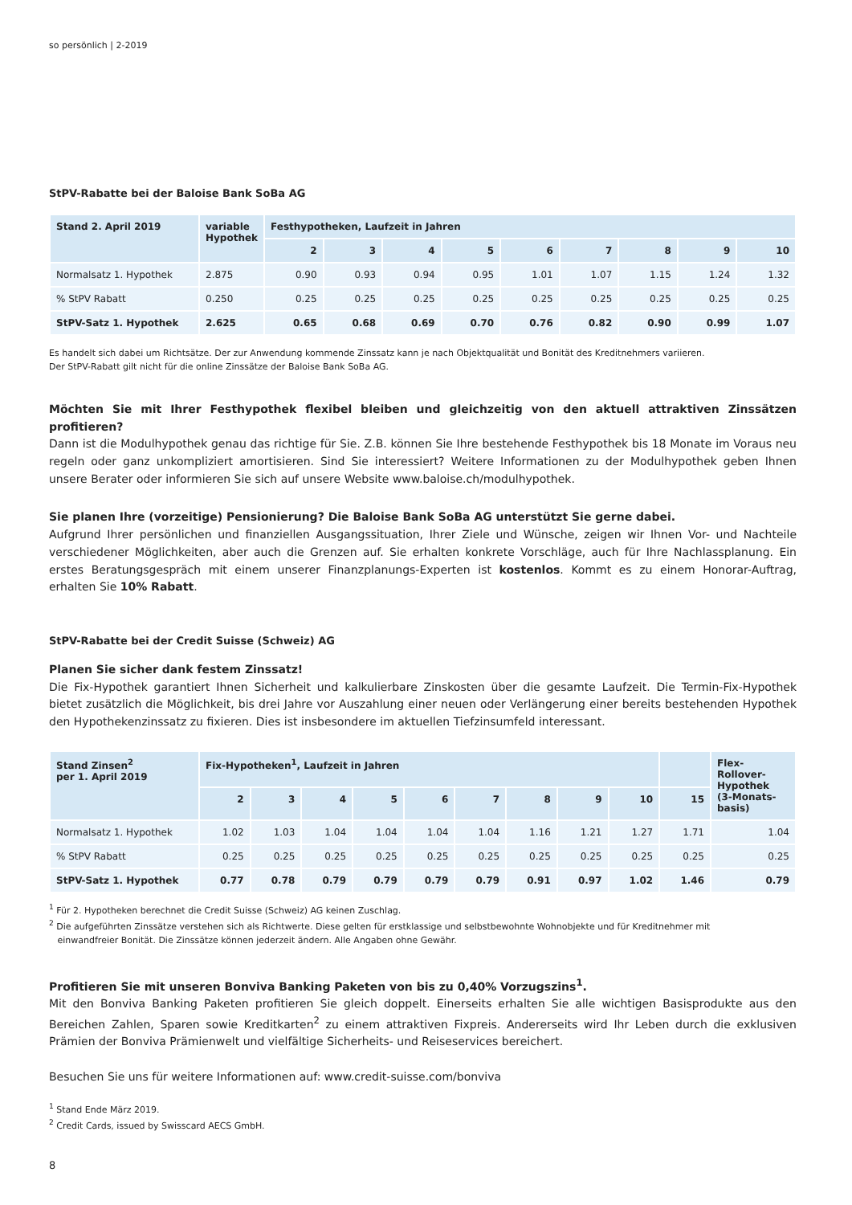so persönlich | 2-2019
StPV-Rabatte bei der Baloise Bank SoBa AG
| Stand 2. April 2019 | variable Hypothek | Festhypotheken, Laufzeit in Jahren | | | | | | | | |
| --- | --- | --- | --- | --- | --- | --- | --- | --- | --- | --- |
| | | 2 | 3 | 4 | 5 | 6 | 7 | 8 | 9 | 10 |
| Normalsatz 1. Hypothek | 2.875 | 0.90 | 0.93 | 0.94 | 0.95 | 1.01 | 1.07 | 1.15 | 1.24 | 1.32 |
| % StPV Rabatt | 0.250 | 0.25 | 0.25 | 0.25 | 0.25 | 0.25 | 0.25 | 0.25 | 0.25 | 0.25 |
| StPV-Satz 1. Hypothek | 2.625 | 0.65 | 0.68 | 0.69 | 0.70 | 0.76 | 0.82 | 0.90 | 0.99 | 1.07 |
Es handelt sich dabei um Richtsätze. Der zur Anwendung kommende Zinssatz kann je nach Objektqualität und Bonität des Kreditnehmers variieren.
Der StPV-Rabatt gilt nicht für die online Zinssätze der Baloise Bank SoBa AG.
Möchten Sie mit Ihrer Festhypothek flexibel bleiben und gleichzeitig von den aktuell attraktiven Zinssätzen profitieren?
Dann ist die Modulhypothek genau das richtige für Sie. Z.B. können Sie Ihre bestehende Festhypothek bis 18 Monate im Voraus neu regeln oder ganz unkompliziert amortisieren. Sind Sie interessiert? Weitere Informationen zu der Modulhypothek geben Ihnen unsere Berater oder informieren Sie sich auf unsere Website www.baloise.ch/modulhypothek.
Sie planen Ihre (vorzeitige) Pensionierung? Die Baloise Bank SoBa AG unterstützt Sie gerne dabei.
Aufgrund Ihrer persönlichen und finanziellen Ausgangssituation, Ihrer Ziele und Wünsche, zeigen wir Ihnen Vor- und Nachteile verschiedener Möglichkeiten, aber auch die Grenzen auf. Sie erhalten konkrete Vorschläge, auch für Ihre Nachlassplanung. Ein erstes Beratungsgespräch mit einem unserer Finanzplanungs-Experten ist kostenlos. Kommt es zu einem Honorar-Auftrag, erhalten Sie 10% Rabatt.
StPV-Rabatte bei der Credit Suisse (Schweiz) AG
Planen Sie sicher dank festem Zinssatz!
Die Fix-Hypothek garantiert Ihnen Sicherheit und kalkulierbare Zinskosten über die gesamte Laufzeit. Die Termin-Fix-Hypothek bietet zusätzlich die Möglichkeit, bis drei Jahre vor Auszahlung einer neuen oder Verlängerung einer bereits bestehenden Hypothek den Hypothekenzinssatz zu fixieren. Dies ist insbesondere im aktuellen Tiefzinsumfeld interessant.
| Stand Zinsen<sup>2</sup> per 1. April 2019 | Fix-Hypotheken<sup>1</sup>, Laufzeit in Jahren | | | | | | | | | | Flex- Rollover- Hypothek (3-Monats- basis) |
| --- | --- | --- | --- | --- | --- | --- | --- | --- | --- | --- | --- |
| | 2 | 3 | 4 | 5 | 6 | 7 | 8 | 9 | 10 | 15 | |
| Normalsatz 1. Hypothek | 1.02 | 1.03 | 1.04 | 1.04 | 1.04 | 1.04 | 1.16 | 1.21 | 1.27 | 1.71 | 1.04 |
| % StPV Rabatt | 0.25 | 0.25 | 0.25 | 0.25 | 0.25 | 0.25 | 0.25 | 0.25 | 0.25 | 0.25 | 0.25 |
| StPV-Satz 1. Hypothek | 0.77 | 0.78 | 0.79 | 0.79 | 0.79 | 0.79 | 0.91 | 0.97 | 1.02 | 1.46 | 0.79 |
<sup>1</sup> Für 2. Hypotheken berechnet die Credit Suisse (Schweiz) AG keinen Zuschlag.
<sup>2</sup> Die aufgeführten Zinssätze verstehen sich als Richtwerte. Diese gelten für erstklassige und selbstbewohnte Wohnobjekte und für Kreditnehmer mit
einwandfreier Bonität. Die Zinssätze können jederzeit ändern. Alle Angaben ohne Gewähr.
Profitieren Sie mit unseren Bonviva Banking Paketen von bis zu 0,40% Vorzugszins<sup>1</sup>.
Mit den Bonviva Banking Paketen profitieren Sie gleich doppelt. Einerseits erhalten Sie alle wichtigen Basisprodukte aus den Bereichen Zahlen, Sparen sowie Kreditkarten<sup>2</sup> zu einem attraktiven Fixpreis. Andererseits wird Ihr Leben durch die exklusiven Prämien der Bonviva Prämienwelt und vielfältige Sicherheits- und Reiseservices bereichert.
Besuchen Sie uns für weitere Informationen auf: www.credit-suisse.com/bonviva
<sup>1</sup> Stand Ende März 2019.
<sup>2</sup> Credit Cards, issued by Swisscard AECS GmbH.
8